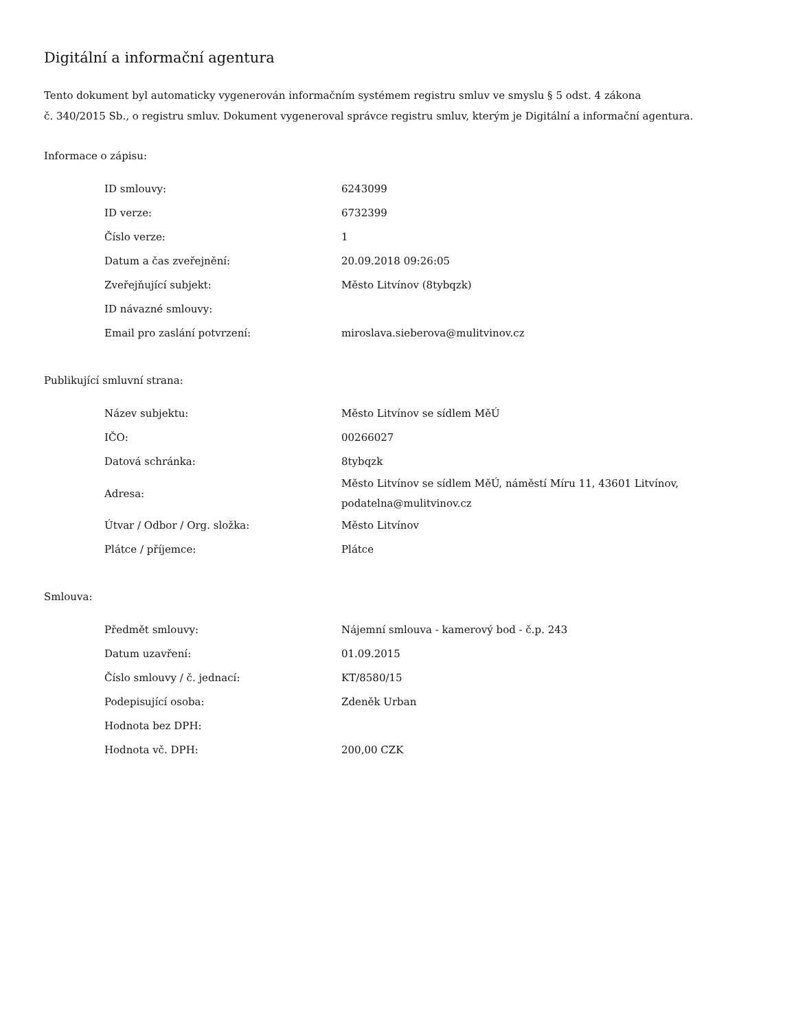Digitální a informační agentura
Tento dokument byl automaticky vygenerován informačním systémem registru smluv ve smyslu § 5 odst. 4 zákona
č. 340/2015 Sb., o registru smluv. Dokument vygeneroval správce registru smluv, kterým je Digitální a informační agentura.
Informace o zápisu:
| ID smlouvy: | 6243099 |
| ID verze: | 6732399 |
| Číslo verze: | 1 |
| Datum a čas zveřejnění: | 20.09.2018 09:26:05 |
| Zveřejňující subjekt: | Město Litvínov (8tybqzk) |
| ID návazné smlouvy: | |
| Email pro zaslání potvrzení: | miroslava.sieberova@mulitvinov.cz |
Publikující smluvní strana:
| Název subjektu: | Město Litvínov se sídlem MěÚ |
| IČO: | 00266027 |
| Datová schránka: | 8tybqzk |
| Adresa: | Město Litvínov se sídlem MěÚ, náměstí Míru 11, 43601 Litvínov, podatelna@mulitvinov.cz |
| Útvar / Odbor / Org. složka: | Město Litvínov |
| Plátce / příjemce: | Plátce |
Smlouva:
| Předmět smlouvy: | Nájemní smlouva - kamerový bod - č.p. 243 |
| Datum uzavření: | 01.09.2015 |
| Číslo smlouvy / č. jednací: | KT/8580/15 |
| Podepisující osoba: | Zdeněk Urban |
| Hodnota bez DPH: | |
| Hodnota vč. DPH: | 200,00 CZK |